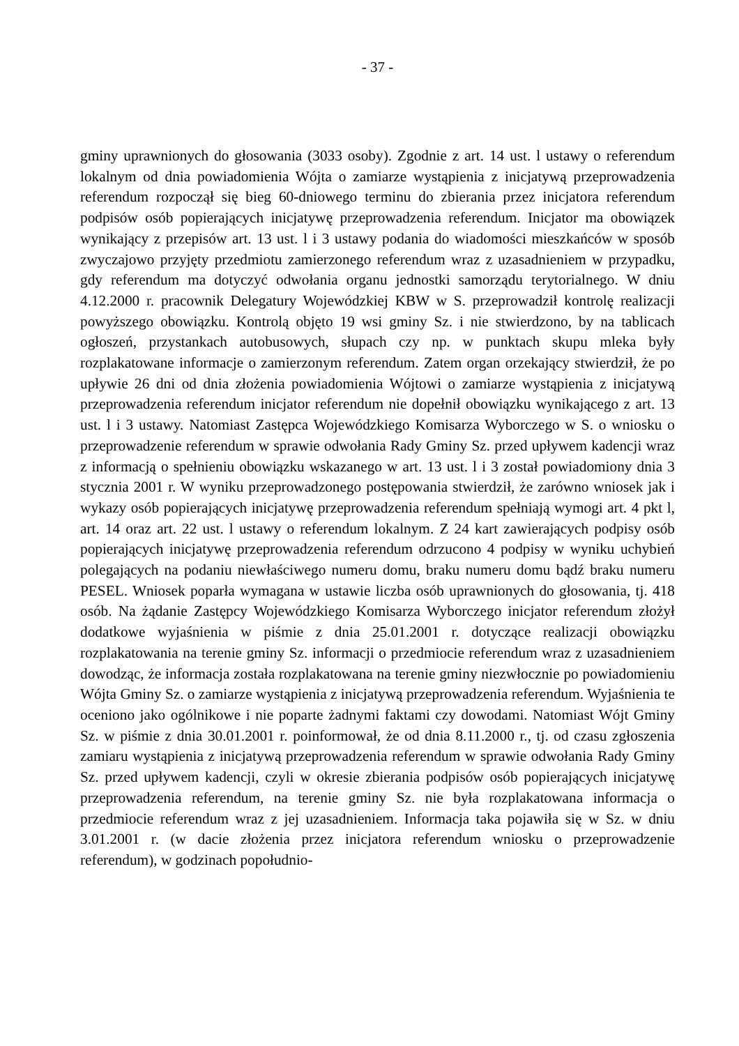- 37 -
gminy uprawnionych do głosowania (3033 osoby). Zgodnie z art. 14 ust. l ustawy o referendum lokalnym od dnia powiadomienia Wójta o zamiarze wystąpienia z inicjatywą przeprowadzenia referendum rozpoczął się bieg 60-dniowego terminu do zbierania przez inicjatora referendum podpisów osób popierających inicjatywę przeprowadzenia referendum. Inicjator ma obowiązek wynikający z przepisów art. 13 ust. l i 3 ustawy podania do wiadomości mieszkańców w sposób zwyczajowo przyjęty przedmiotu zamierzonego referendum wraz z uzasadnieniem w przypadku, gdy referendum ma dotyczyć odwołania organu jednostki samorządu terytorialnego. W dniu 4.12.2000 r. pracownik Delegatury Wojewódzkiej KBW w S. przeprowadził kontrolę realizacji powyższego obowiązku. Kontrolą objęto 19 wsi gminy Sz. i nie stwierdzono, by na tablicach ogłoszeń, przystankach autobusowych, słupach czy np. w punktach skupu mleka były rozplakatowane informacje o zamierzonym referendum. Zatem organ orzekający stwierdził, że po upływie 26 dni od dnia złożenia powiadomienia Wójtowi o zamiarze wystąpienia z inicjatywą przeprowadzenia referendum inicjator referendum nie dopełnił obowiązku wynikającego z art. 13 ust. l i 3 ustawy. Natomiast Zastępca Wojewódzkiego Komisarza Wyborczego w S. o wniosku o przeprowadzenie referendum w sprawie odwołania Rady Gminy Sz. przed upływem kadencji wraz z informacją o spełnieniu obowiązku wskazanego w art. 13 ust. l i 3 został powiadomiony dnia 3 stycznia 2001 r. W wyniku przeprowadzonego postępowania stwierdził, że zarówno wniosek jak i wykazy osób popierających inicjatywę przeprowadzenia referendum spełniają wymogi art. 4 pkt l, art. 14 oraz art. 22 ust. l ustawy o referendum lokalnym. Z 24 kart zawierających podpisy osób popierających inicjatywę przeprowadzenia referendum odrzucono 4 podpisy w wyniku uchybień polegających na podaniu niewłaściwego numeru domu, braku numeru domu bądź braku numeru PESEL. Wniosek poparła wymagana w ustawie liczba osób uprawnionych do głosowania, tj. 418 osób. Na żądanie Zastępcy Wojewódzkiego Komisarza Wyborczego inicjator referendum złożył dodatkowe wyjaśnienia w piśmie z dnia 25.01.2001 r. dotyczące realizacji obowiązku rozplakatowania na terenie gminy Sz. informacji o przedmiocie referendum wraz z uzasadnieniem dowodząc, że informacja została rozplakatowana na terenie gminy niezwłocznie po powiadomieniu Wójta Gminy Sz. o zamiarze wystąpienia z inicjatywą przeprowadzenia referendum. Wyjaśnienia te oceniono jako ogólnikowe i nie poparte żadnymi faktami czy dowodami. Natomiast Wójt Gminy Sz. w piśmie z dnia 30.01.2001 r. poinformował, że od dnia 8.11.2000 r., tj. od czasu zgłoszenia zamiaru wystąpienia z inicjatywą przeprowadzenia referendum w sprawie odwołania Rady Gminy Sz. przed upływem kadencji, czyli w okresie zbierania podpisów osób popierających inicjatywę przeprowadzenia referendum, na terenie gminy Sz. nie była rozplakatowana informacja o przedmiocie referendum wraz z jej uzasadnieniem. Informacja taka pojawiła się w Sz. w dniu 3.01.2001 r. (w dacie złożenia przez inicjatora referendum wniosku o przeprowadzenie referendum), w godzinach popołudnio-